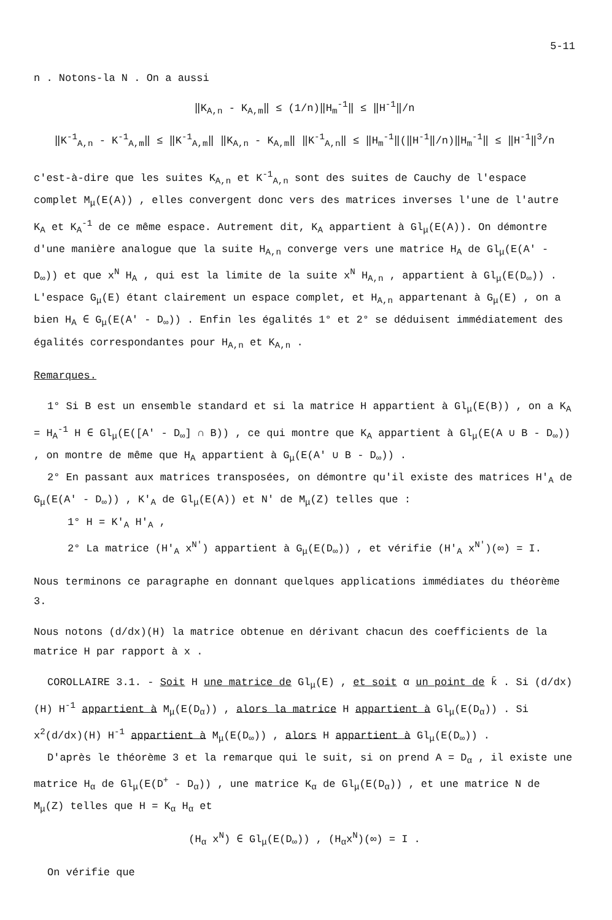5-11
n . Notons-la N . On a aussi
‖K<sub>A,n</sub> - K<sub>A,m</sub>‖ ≤ (1/n)‖H<sub>m</sub><sup>-1</sup>‖ ≤ ‖H<sup>-1</sup>‖/n
‖K<sup>-1</sup><sub>A,n</sub> - K<sup>-1</sup><sub>A,m</sub>‖ ≤ ‖K<sup>-1</sup><sub>A,m</sub>‖ ‖K<sub>A,n</sub> - K<sub>A,m</sub>‖ ‖K<sup>-1</sup><sub>A,n</sub>‖ ≤ ‖H<sub>m</sub><sup>-1</sup>‖(‖H<sup>-1</sup>‖/n)‖H<sub>m</sub><sup>-1</sup>‖ ≤ ‖H<sup>-1</sup>‖<sup>3</sup>/n
c'est-à-dire que les suites K<sub>A,n</sub> et K<sup>-1</sup><sub>A,n</sub> sont des suites de Cauchy de l'espace complet M<sub>μ</sub>(E(A)) , elles convergent donc vers des matrices inverses l'une de l'autre K<sub>A</sub> et K<sub>A</sub><sup>-1</sup> de ce même espace. Autrement dit, K<sub>A</sub> appartient à Gl<sub>μ</sub>(E(A)). On démontre d'une manière analogue que la suite H<sub>A,n</sub> converge vers une matrice H<sub>A</sub> de Gl<sub>μ</sub>(E(A' - D<sub>∞</sub>)) et que x<sup>N</sup> H<sub>A</sub> , qui est la limite de la suite x<sup>N</sup> H<sub>A,n</sub> , appartient à Gl<sub>μ</sub>(E(D<sub>∞</sub>)) . L'espace G<sub>μ</sub>(E) étant clairement un espace complet, et H<sub>A,n</sub> appartenant à G<sub>μ</sub>(E) , on a bien H<sub>A</sub> ∈ G<sub>μ</sub>(E(A' - D<sub>∞</sub>)) . Enfin les égalités 1° et 2° se déduisent immédiatement des égalités correspondantes pour H<sub>A,n</sub> et K<sub>A,n</sub> .
Remarques.
1° Si B est un ensemble standard et si la matrice H appartient à Gl<sub>μ</sub>(E(B)) , on a K<sub>A</sub> = H<sub>A</sub><sup>-1</sup> H ∈ Gl<sub>μ</sub>(E([A' - D<sub>∞</sub>] ∩ B)) , ce qui montre que K<sub>A</sub> appartient à Gl<sub>μ</sub>(E(A ∪ B - D<sub>∞</sub>)) , on montre de même que H<sub>A</sub> appartient à G<sub>μ</sub>(E(A' ∪ B - D<sub>∞</sub>)) .
2° En passant aux matrices transposées, on démontre qu'il existe des matrices H'<sub>A</sub> de G<sub>μ</sub>(E(A' - D<sub>∞</sub>)) , K'<sub>A</sub> de Gl<sub>μ</sub>(E(A)) et N' de M<sub>μ</sub>(Z) telles que :
1° H = K'<sub>A</sub> H'<sub>A</sub> ,
2° La matrice (H'<sub>A</sub> x<sup>N'</sup>) appartient à G<sub>μ</sub>(E(D<sub>∞</sub>)) , et vérifie (H'<sub>A</sub> x<sup>N'</sup>)(∞) = I.
Nous terminons ce paragraphe en donnant quelques applications immédiates du théorème 3.
Nous notons (d/dx)(H) la matrice obtenue en dérivant chacun des coefficients de la matrice H par rapport à x .
COROLLAIRE 3.1. - Soit H une matrice de Gl<sub>μ</sub>(E) , et soit α un point de k̄ . Si (d/dx)(H) H<sup>-1</sup> appartient à M<sub>μ</sub>(E(D<sub>α</sub>)) , alors la matrice H appartient à Gl<sub>μ</sub>(E(D<sub>α</sub>)) . Si x<sup>2</sup>(d/dx)(H) H<sup>-1</sup> appartient à M<sub>μ</sub>(E(D<sub>∞</sub>)) , alors H appartient à Gl<sub>μ</sub>(E(D<sub>∞</sub>)) .
D'après le théorème 3 et la remarque qui le suit, si on prend A = D<sub>α</sub> , il existe une matrice H<sub>α</sub> de Gl<sub>μ</sub>(E(D<sup>+</sup> - D<sub>α</sub>)) , une matrice K<sub>α</sub> de Gl<sub>μ</sub>(E(D<sub>α</sub>)) , et une matrice N de M<sub>μ</sub>(Z) telles que H = K<sub>α</sub> H<sub>α</sub> et
(H<sub>α</sub> x<sup>N</sup>) ∈ Gl<sub>μ</sub>(E(D<sub>∞</sub>)) , (H<sub>α</sub>x<sup>N</sup>)(∞) = I .
On vérifie que